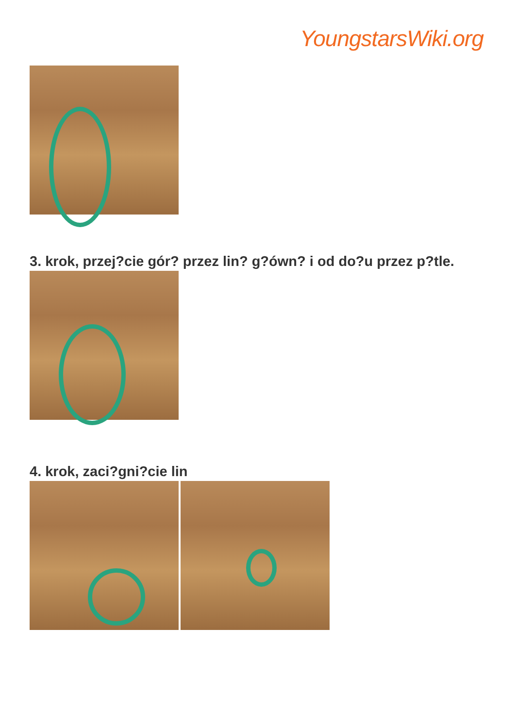YoungstarsWiki.org
3. krok, przej?cie gór? przez lin? g?ówn? i od do?u przez p?tle.
4. krok, zaci?gni?cie lin